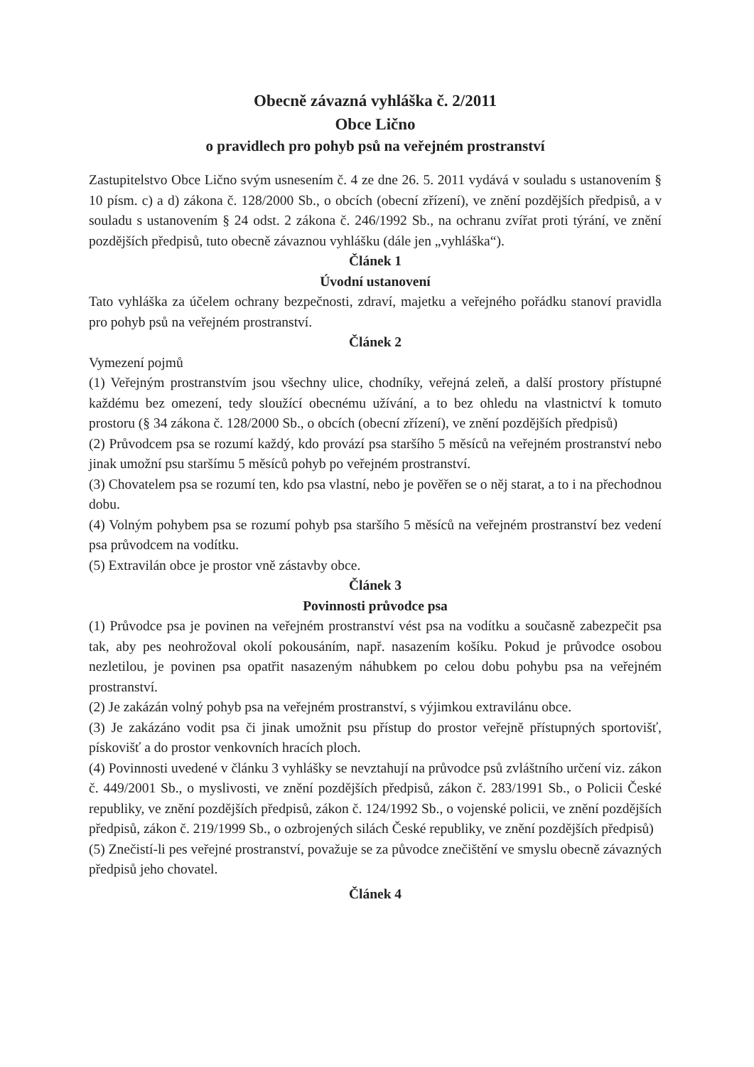Obecně závazná vyhláška č. 2/2011
Obce Lično
o pravidlech pro pohyb psů na veřejném prostranství
Zastupitelstvo Obce Lično svým usnesením č. 4 ze dne 26. 5. 2011 vydává v souladu s ustanovením § 10 písm. c) a d) zákona č. 128/2000 Sb., o obcích (obecní zřízení), ve znění pozdějších předpisů, a v souladu s ustanovením § 24 odst. 2 zákona č. 246/1992 Sb., na ochranu zvířat proti týrání, ve znění pozdějších předpisů, tuto obecně závaznou vyhlášku (dále jen „vyhláška“).
Článek 1
Úvodní ustanovení
Tato vyhláška za účelem ochrany bezpečnosti, zdraví, majetku a veřejného pořádku stanoví pravidla pro pohyb psů na veřejném prostranství.
Článek 2
Vymezení pojmů
(1) Veřejným prostranstvím jsou všechny ulice, chodníky, veřejná zeleň, a další prostory přístupné každému bez omezení, tedy sloužící obecnému užívání, a to bez ohledu na vlastnictví k tomuto prostoru (§ 34 zákona č. 128/2000 Sb., o obcích (obecní zřízení), ve znění pozdějších předpisů)
(2) Průvodcem psa se rozumí každý, kdo provází psa staršího 5 měsíců na veřejném prostranství nebo jinak umožní psu staršímu 5 měsíců pohyb po veřejném prostranství.
(3) Chovatelem psa se rozumí ten, kdo psa vlastní, nebo je pověřen se o něj starat, a to i na přechodnou dobu.
(4) Volným pohybem psa se rozumí pohyb psa staršího 5 měsíců na veřejném prostranství bez vedení psa průvodcem na vodítku.
(5) Extravilán obce je prostor vně zástavby obce.
Článek 3
Povinnosti průvodce psa
(1) Průvodce psa je povinen na veřejném prostranství vést psa na vodítku a současně zabezpečit psa tak, aby pes neohrožoval okolí pokousáním, např. nasazením košíku. Pokud je průvodce osobou nezletilou, je povinen psa opatřit nasazeným náhubkem po celou dobu pohybu psa na veřejném prostranství.
(2) Je zakázán volný pohyb psa na veřejném prostranství, s výjimkou extravilánu obce.
(3) Je zakázáno vodit psa či jinak umožnit psu přístup do prostor veřejně přístupných sportovišť, pískovišť a do prostor venkovních hracích ploch.
(4) Povinnosti uvedené v článku 3 vyhlášky se nevztahují na průvodce psů zvláštního určení viz. zákon č. 449/2001 Sb., o myslivosti, ve znění pozdějších předpisů, zákon č. 283/1991 Sb., o Policii České republiky, ve znění pozdějších předpisů, zákon č. 124/1992 Sb., o vojenské policii, ve znění pozdějších předpisů, zákon č. 219/1999 Sb., o ozbrojených silách České republiky, ve znění pozdějších předpisů)
(5) Znečistí-li pes veřejné prostranství, považuje se za původce znečištění ve smyslu obecně závazných předpisů jeho chovatel.
Článek 4